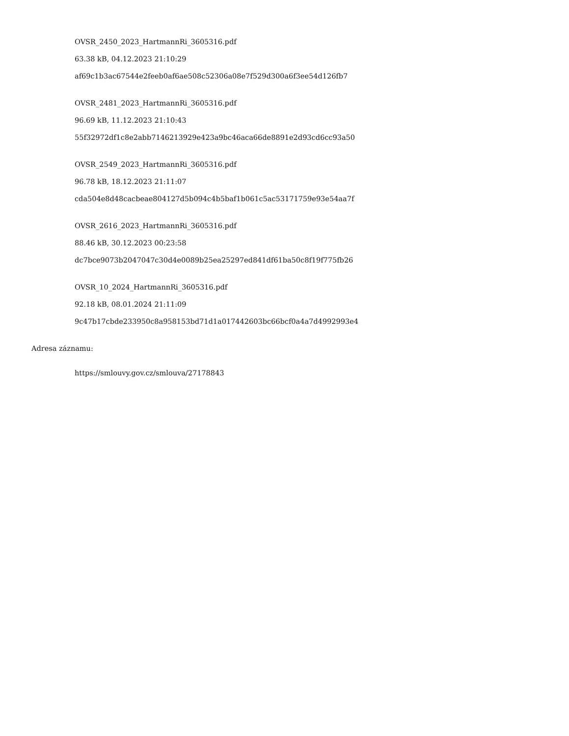OVSR_2450_2023_HartmannRi_3605316.pdf
63.38 kB, 04.12.2023 21:10:29
af69c1b3ac67544e2feeb0af6ae508c52306a08e7f529d300a6f3ee54d126fb7
OVSR_2481_2023_HartmannRi_3605316.pdf
96.69 kB, 11.12.2023 21:10:43
55f32972df1c8e2abb7146213929e423a9bc46aca66de8891e2d93cd6cc93a50
OVSR_2549_2023_HartmannRi_3605316.pdf
96.78 kB, 18.12.2023 21:11:07
cda504e8d48cacbeae804127d5b094c4b5baf1b061c5ac53171759e93e54aa7f
OVSR_2616_2023_HartmannRi_3605316.pdf
88.46 kB, 30.12.2023 00:23:58
dc7bce9073b2047047c30d4e0089b25ea25297ed841df61ba50c8f19f775fb26
OVSR_10_2024_HartmannRi_3605316.pdf
92.18 kB, 08.01.2024 21:11:09
9c47b17cbde233950c8a958153bd71d1a017442603bc66bcf0a4a7d4992993e4
Adresa záznamu:
https://smlouvy.gov.cz/smlouva/27178843